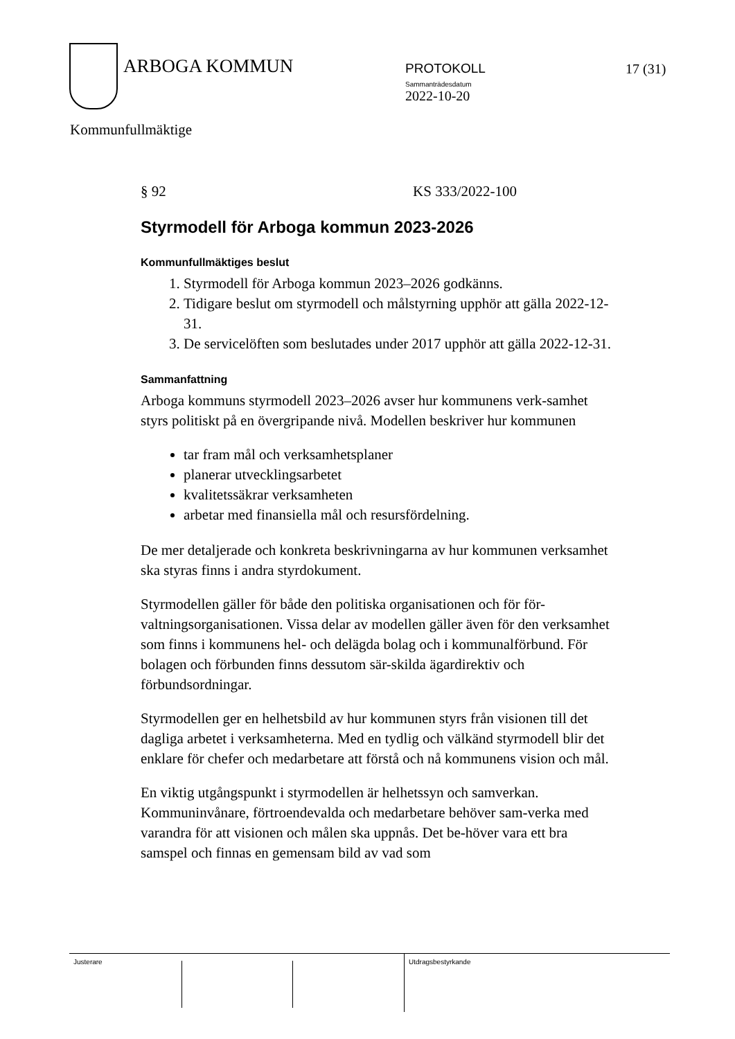ARBOGA KOMMUN
PROTOKOLL
Sammanträdesdatum
2022-10-20
17 (31)
Kommunfullmäktige
§ 92 KS 333/2022-100
Styrmodell för Arboga kommun 2023-2026
Kommunfullmäktiges beslut
1. Styrmodell för Arboga kommun 2023–2026 godkänns.
2. Tidigare beslut om styrmodell och målstyrning upphör att gälla 2022-12-31.
3. De servicelöften som beslutades under 2017 upphör att gälla 2022-12-31.
Sammanfattning
Arboga kommuns styrmodell 2023–2026 avser hur kommunens verk-samhet styrs politiskt på en övergripande nivå. Modellen beskriver hur kommunen
tar fram mål och verksamhetsplaner
planerar utvecklingsarbetet
kvalitetssäkrar verksamheten
arbetar med finansiella mål och resursfördelning.
De mer detaljerade och konkreta beskrivningarna av hur kommunen verksamhet ska styras finns i andra styrdokument.
Styrmodellen gäller för både den politiska organisationen och för för-valtningsorganisationen. Vissa delar av modellen gäller även för den verksamhet som finns i kommunens hel- och delägda bolag och i kommunalförbund. För bolagen och förbunden finns dessutom sär-skilda ägardirektiv och förbundsordningar.
Styrmodellen ger en helhetsbild av hur kommunen styrs från visionen till det dagliga arbetet i verksamheterna. Med en tydlig och välkänd styrmodell blir det enklare för chefer och medarbetare att förstå och nå kommunens vision och mål.
En viktig utgångspunkt i styrmodellen är helhetssyn och samverkan. Kommuninvånare, förtroendevalda och medarbetare behöver sam-verka med varandra för att visionen och målen ska uppnås. Det be-höver vara ett bra samspel och finnas en gemensam bild av vad som
Justerare
Utdragsbestyrkande